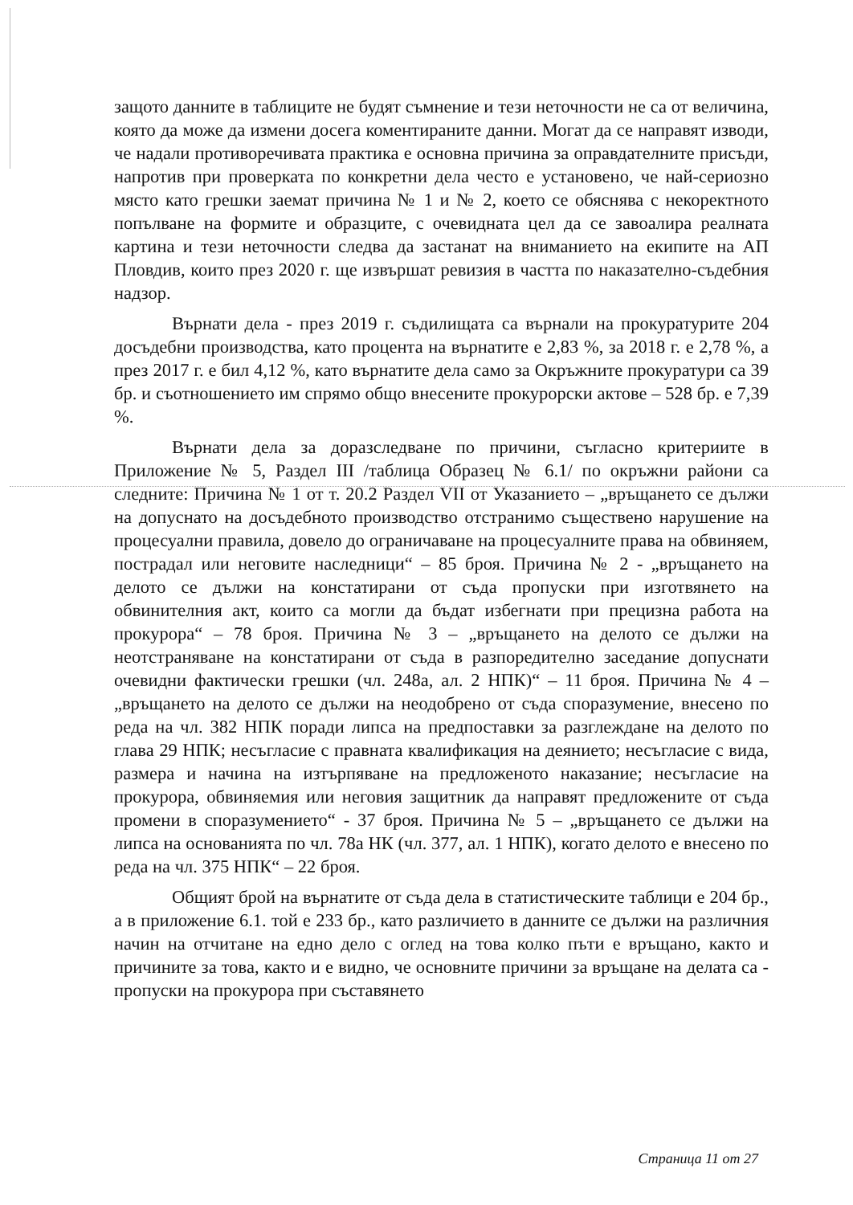защото данните в таблиците не будят съмнение и тези неточности не са от величина, която да може да измени досега коментираните данни. Могат да се направят изводи, че надали противоречивата практика е основна причина за оправдателните присъди, напротив при проверката по конкретни дела често е установено, че най-сериозно място като грешки заемат причина № 1 и № 2, което се обяснява с некоректното попълване на формите и образците, с очевидната цел да се завоалира реалната картина и тези неточности следва да застанат на вниманието на екипите на АП Пловдив, които през 2020 г. ще извършат ревизия в частта по наказателно-съдебния надзор.
Върнати дела - през 2019 г. съдилищата са върнали на прокуратурите 204 досъдебни производства, като процента на върнатите е 2,83 %, за 2018 г. е 2,78 %, а през 2017 г. е бил 4,12 %, като върнатите дела само за Окръжните прокуратури са 39 бр. и съотношението им спрямо общо внесените прокурорски актове – 528 бр. е 7,39 %.
Върнати дела за доразследване по причини, съгласно критериите в Приложение № 5, Раздел III /таблица Образец № 6.1/ по окръжни райони са следните: Причина № 1 от т. 20.2 Раздел VII от Указанието – „връщането се дължи на допуснато на досъдебното производство отстранимо съществено нарушение на процесуални правила, довело до ограничаване на процесуалните права на обвиняем, пострадал или неговите наследници“ – 85 броя. Причина № 2 - „връщането на делото се дължи на констатирани от съда пропуски при изготвянето на обвинителния акт, които са могли да бъдат избегнати при прецизна работа на прокурора“ – 78 броя. Причина № 3 – „връщането на делото се дължи на неотстраняване на констатирани от съда в разпоредително заседание допуснати очевидни фактически грешки (чл. 248а, ал. 2 НПК)“ – 11 броя. Причина № 4 – „връщането на делото се дължи на неодобрено от съда споразумение, внесено по реда на чл. 382 НПК поради липса на предпоставки за разглеждане на делото по глава 29 НПК; несъгласие с правната квалификация на деянието; несъгласие с вида, размера и начина на изтърпяване на предложеното наказание; несъгласие на прокурора, обвиняемия или неговия защитник да направят предложените от съда промени в споразумението“ - 37 броя. Причина № 5 – „връщането се дължи на липса на основанията по чл. 78а НК (чл. 377, ал. 1 НПК), когато делото е внесено по реда на чл. 375 НПК“ – 22 броя.
Общият брой на върнатите от съда дела в статистическите таблици е 204 бр., а в приложение 6.1. той е 233 бр., като различието в данните се дължи на различния начин на отчитане на едно дело с оглед на това колко пъти е връщано, както и причините за това, както и е видно, че основните причини за връщане на делата са - пропуски на прокурора при съставянето
Страница 11 от 27